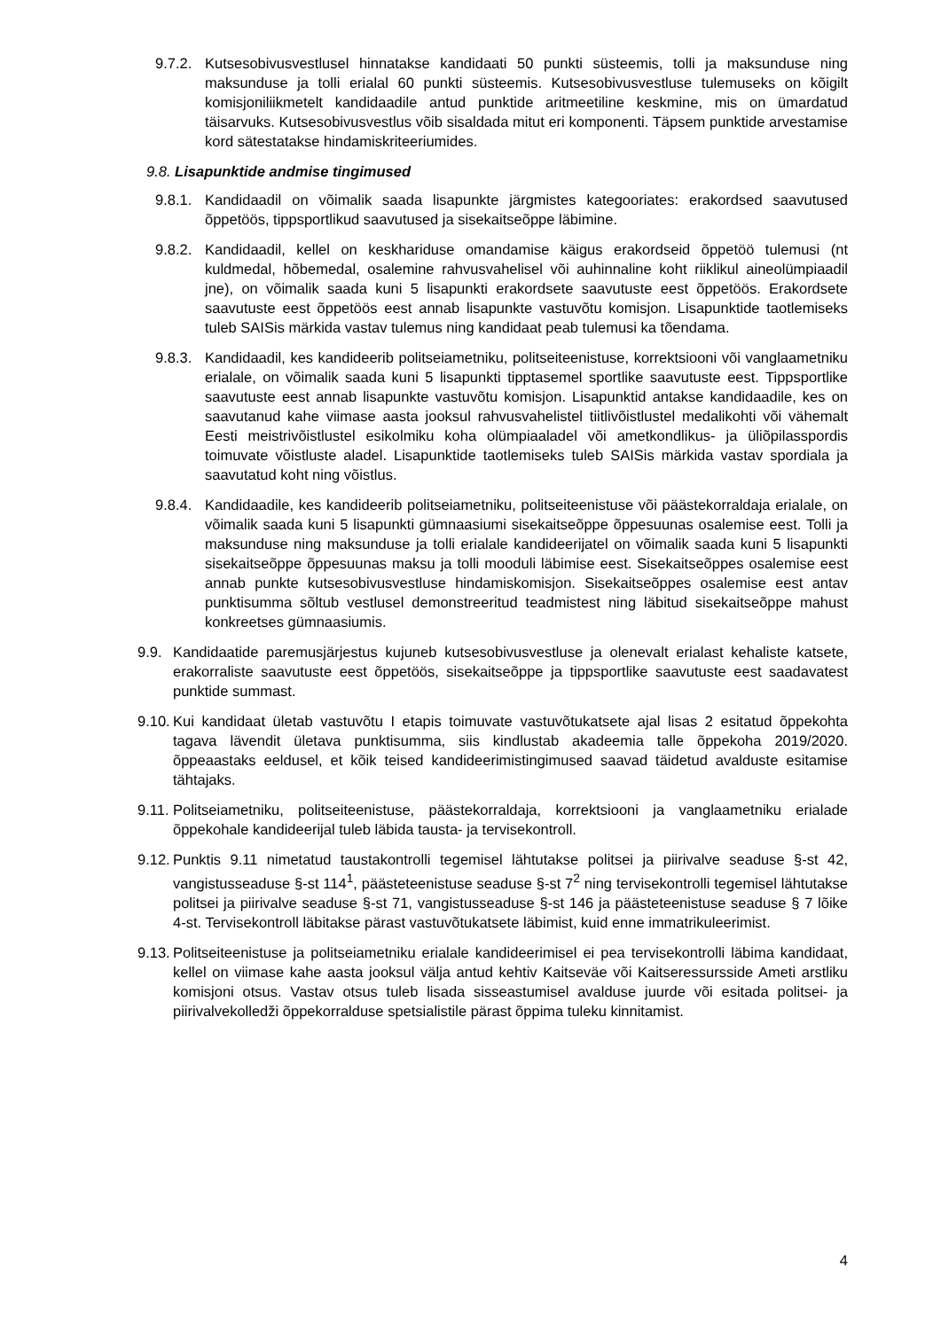9.7.2. Kutsesobivusvestlusel hinnatakse kandidaati 50 punkti süsteemis, tolli ja maksunduse ning maksunduse ja tolli erialal 60 punkti süsteemis. Kutsesobivusvestluse tulemuseks on kõigilt komisjoniliikmetelt kandidaadile antud punktide aritmeetiline keskmine, mis on ümardatud täisarvuks. Kutsesobivusvestlus võib sisaldada mitut eri komponenti. Täpsem punktide arvestamise kord sätestatakse hindamiskriteeriumides.
9.8. Lisapunktide andmise tingimused
9.8.1. Kandidaadil on võimalik saada lisapunkte järgmistes kategooriates: erakordsed saavutused õppetöös, tippsportlikud saavutused ja sisekaitseõppe läbimine.
9.8.2. Kandidaadil, kellel on keskhariduse omandamise käigus erakordseid õppetöö tulemusi (nt kuldmedal, hõbemedal, osalemine rahvusvahelisel või auhinnaline koht riiklikul aineolümpiaadil jne), on võimalik saada kuni 5 lisapunkti erakordsete saavutuste eest õppetöös. Erakordsete saavutuste eest õppetöös eest annab lisapunkte vastuvõtu komisjon. Lisapunktide taotlemiseks tuleb SAISis märkida vastav tulemus ning kandidaat peab tulemusi ka tõendama.
9.8.3. Kandidaadil, kes kandideerib politseiametniku, politseiteenistuse, korrektsiooni või vanglaametniku erialale, on võimalik saada kuni 5 lisapunkti tipptasemel sportlike saavutuste eest. Tippsportlike saavutuste eest annab lisapunkte vastuvõtu komisjon. Lisapunktid antakse kandidaadile, kes on saavutanud kahe viimase aasta jooksul rahvusvahelistel tiitlivõistlustel medalikohti või vähemalt Eesti meistrivõistlustel esikolmiku koha olümpiaaladel või ametkondlikus- ja üliõpilasspordis toimuvate võistluste aladel. Lisapunktide taotlemiseks tuleb SAISis märkida vastav spordiala ja saavutatud koht ning võistlus.
9.8.4. Kandidaadile, kes kandideerib politseiametniku, politseiteenistuse või päästekorraldaja erialale, on võimalik saada kuni 5 lisapunkti gümnaasiumi sisekaitseõppe õppesuunas osalemise eest. Tolli ja maksunduse ning maksunduse ja tolli erialale kandideerijatel on võimalik saada kuni 5 lisapunkti sisekaitseõppe õppesuunas maksu ja tolli mooduli läbimise eest. Sisekaitseõppes osalemise eest annab punkte kutsesobivusvestluse hindamiskomisjon. Sisekaitseõppes osalemise eest antav punktisumma sõltub vestlusel demonstreeritud teadmistest ning läbitud sisekaitseõppe mahust konkreetses gümnaasiumis.
9.9. Kandidaatide paremusjärjestus kujuneb kutsesobivusvestluse ja olenevalt erialast kehaliste katsete, erakorraliste saavutuste eest õppetöös, sisekaitseõppe ja tippsportlike saavutuste eest saadavatest punktide summast.
9.10. Kui kandidaat ületab vastuvõtu I etapis toimuvate vastuvõtukatsete ajal lisas 2 esitatud õppekohta tagava lävendit ületava punktisumma, siis kindlustab akadeemia talle õppekoha 2019/2020. õppeaastaks eeldusel, et kõik teised kandideerimistingimused saavad täidetud avalduste esitamise tähtajaks.
9.11. Politseiametniku, politseiteenistuse, päästekorraldaja, korrektsiooni ja vanglaametniku erialade õppekohale kandideerijal tuleb läbida tausta- ja tervisekontroll.
9.12. Punktis 9.11 nimetatud taustakontrolli tegemisel lähtutakse politsei ja piirivalve seaduse §-st 42, vangistusseaduse §-st 114<sup>1</sup>, päästeteenistuse seaduse §-st 7<sup>2</sup> ning tervisekontrolli tegemisel lähtutakse politsei ja piirivalve seaduse §-st 71, vangistusseaduse §-st 146 ja päästeteenistuse seaduse § 7 lõike 4-st. Tervisekontroll läbitakse pärast vastuvõtukatsete läbimist, kuid enne immatrikuleerimist.
9.13. Politseiteenistuse ja politseiametniku erialale kandideerimisel ei pea tervisekontrolli läbima kandidaat, kellel on viimase kahe aasta jooksul välja antud kehtiv Kaitseväe või Kaitseressursside Ameti arstliku komisjoni otsus. Vastav otsus tuleb lisada sisseastumisel avalduse juurde või esitada politsei- ja piirivalvekolledži õppekorralduse spetsialistile pärast õppima tuleku kinnitamist.
4